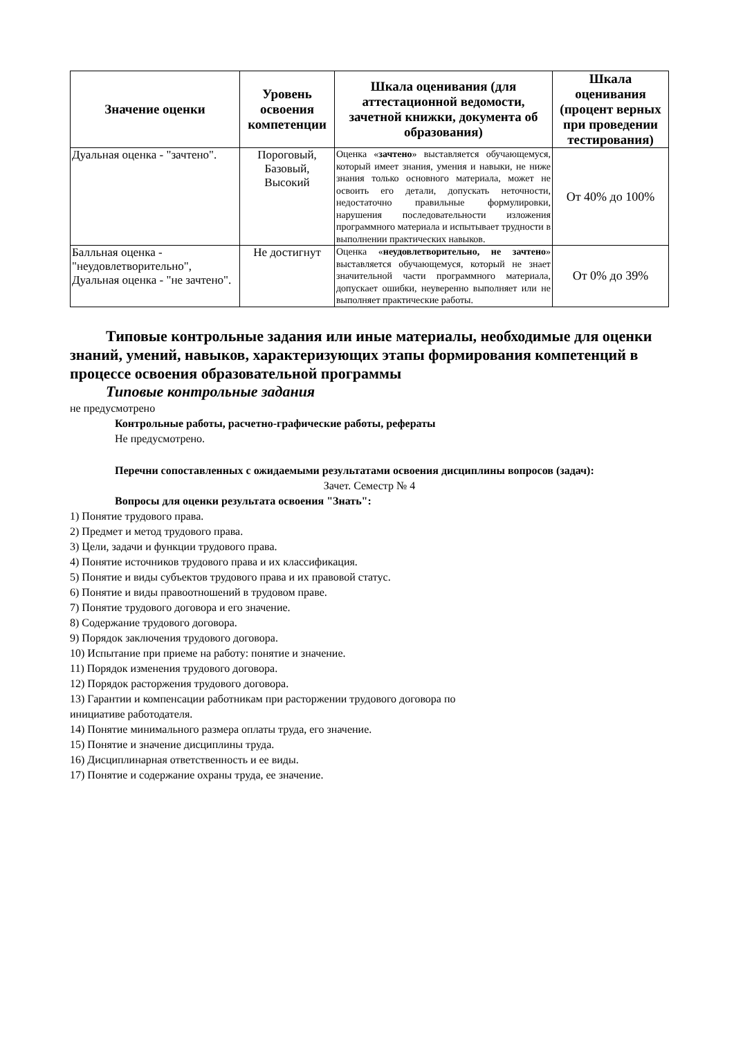| Значение оценки | Уровень освоения компетенции | Шкала оценивания (для аттестационной ведомости, зачетной книжки, документа об образования) | Шкала оценивания (процент верных при проведении тестирования) |
| --- | --- | --- | --- |
| Дуальная оценка - "зачтено". | Пороговый, Базовый, Высокий | Оценка « зачтено » выставляется обучающемуся, который имеет знания, умения и навыки, не ниже знания только основного материала, может не освоить его детали, допускать неточности, недостаточно правильные формулировки, нарушения последовательности изложения программного материала и испытывает трудности в выполнении практических навыков. | От 40% до 100% |
| Балльная оценка - "неудовлетворительно", Дуальная оценка - "не зачтено". | Не достигнут | Оценка « неудовлетворительно, не зачтено » выставляется обучающемуся, который не знает значительной части программного материала, допускает ошибки, неуверенно выполняет или не выполняет практические работы. | От 0% до 39% |
Типовые контрольные задания или иные материалы, необходимые для оценки знаний, умений, навыков, характеризующих этапы формирования компетенций в процессе освоения образовательной программы
Типовые контрольные задания
не предусмотрено
Контрольные работы, расчетно-графические работы, рефераты
Не предусмотрено.
Перечни сопоставленных с ожидаемыми результатами освоения дисциплины вопросов (задач):
Зачет. Семестр № 4
Вопросы для оценки результата освоения "Знать":
1) Понятие трудового права.
2) Предмет и метод трудового права.
3) Цели, задачи и функции трудового права.
4) Понятие источников трудового права и их классификация.
5) Понятие и виды субъектов трудового права и их правовой статус.
6) Понятие и виды правоотношений в трудовом праве.
7) Понятие трудового договора и его значение.
8) Содержание трудового договора.
9) Порядок заключения трудового договора.
10) Испытание при приеме на работу: понятие и значение.
11) Порядок изменения трудового договора.
12) Порядок расторжения трудового договора.
13) Гарантии и компенсации работникам при расторжении трудового договора по
инициативе работодателя.
14) Понятие минимального размера оплаты труда, его значение.
15) Понятие и значение дисциплины труда.
16) Дисциплинарная ответственность и ее виды.
17) Понятие и содержание охраны труда, ее значение.